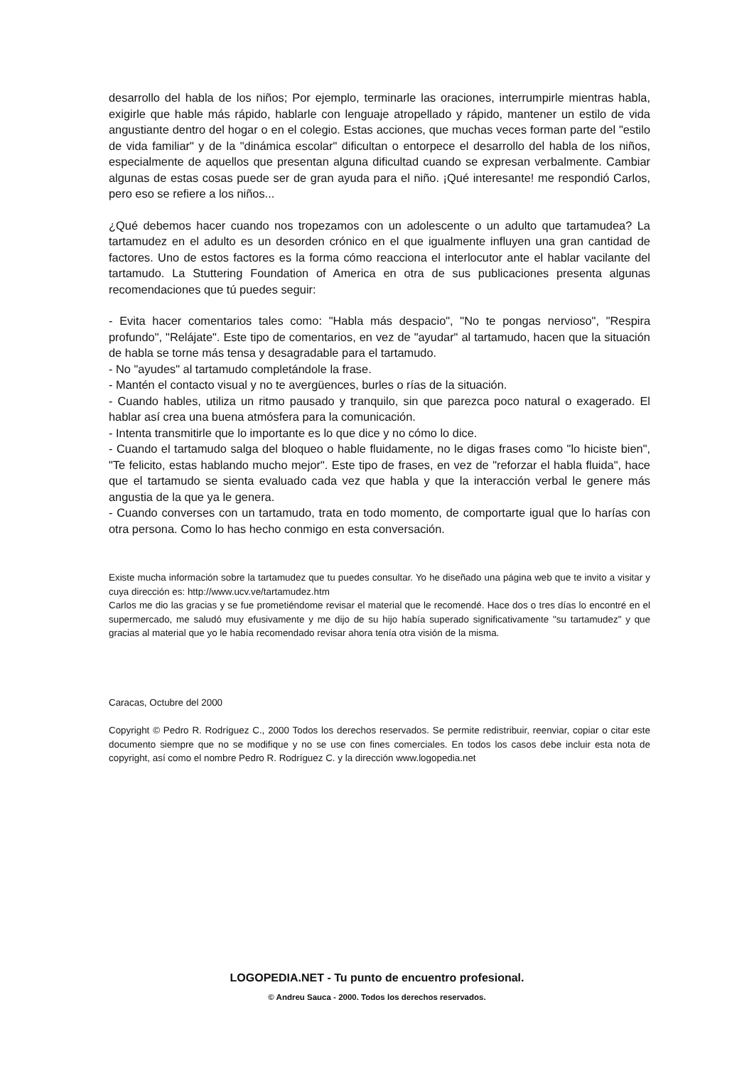desarrollo del habla de los niños; Por ejemplo, terminarle las oraciones, interrumpirle mientras habla, exigirle que hable más rápido, hablarle con lenguaje atropellado y rápido, mantener un estilo de vida angustiante dentro del hogar o en el colegio. Estas acciones, que muchas veces forman parte del "estilo de vida familiar" y de la "dinámica escolar" dificultan o entorpece el desarrollo del habla de los niños, especialmente de aquellos que presentan alguna dificultad cuando se expresan verbalmente. Cambiar algunas de estas cosas puede ser de gran ayuda para el niño. ¡Qué interesante! me respondió Carlos, pero eso se refiere a los niños...
¿Qué debemos hacer cuando nos tropezamos con un adolescente o un adulto que tartamudea? La tartamudez en el adulto es un desorden crónico en el que igualmente influyen una gran cantidad de factores. Uno de estos factores es la forma cómo reacciona el interlocutor ante el hablar vacilante del tartamudo. La Stuttering Foundation of America en otra de sus publicaciones presenta algunas recomendaciones que tú puedes seguir:
- Evita hacer comentarios tales como: "Habla más despacio", "No te pongas nervioso", "Respira profundo", "Relájate". Este tipo de comentarios, en vez de "ayudar" al tartamudo, hacen que la situación de habla se torne más tensa y desagradable para el tartamudo.
- No "ayudes" al tartamudo completándole la frase.
- Mantén el contacto visual y no te avergüences, burles o rías de la situación.
- Cuando hables, utiliza un ritmo pausado y tranquilo, sin que parezca poco natural o exagerado. El hablar así crea una buena atmósfera para la comunicación.
- Intenta transmitirle que lo importante es lo que dice y no cómo lo dice.
- Cuando el tartamudo salga del bloqueo o hable fluidamente, no le digas frases como "lo hiciste bien", "Te felicito, estas hablando mucho mejor". Este tipo de frases, en vez de "reforzar el habla fluida", hace que el tartamudo se sienta evaluado cada vez que habla y que la interacción verbal le genere más angustia de la que ya le genera.
- Cuando converses con un tartamudo, trata en todo momento, de comportarte igual que lo harías con otra persona. Como lo has hecho conmigo en esta conversación.
Existe mucha información sobre la tartamudez que tu puedes consultar. Yo he diseñado una página web que te invito a visitar y cuya dirección es: http://www.ucv.ve/tartamudez.htm
Carlos me dio las gracias y se fue prometiéndome revisar el material que le recomendé. Hace dos o tres días lo encontré en el supermercado, me saludó muy efusivamente y me dijo de su hijo había superado significativamente "su tartamudez" y que gracias al material que yo le había recomendado revisar ahora tenía otra visión de la misma.
Caracas, Octubre del 2000
Copyright © Pedro R. Rodríguez C., 2000 Todos los derechos reservados. Se permite redistribuir, reenviar, copiar o citar este documento siempre que no se modifique y no se use con fines comerciales. En todos los casos debe incluir esta nota de copyright, así como el nombre Pedro R. Rodríguez C. y la dirección www.logopedia.net
LOGOPEDIA.NET - Tu punto de encuentro profesional.
© Andreu Sauca - 2000. Todos los derechos reservados.